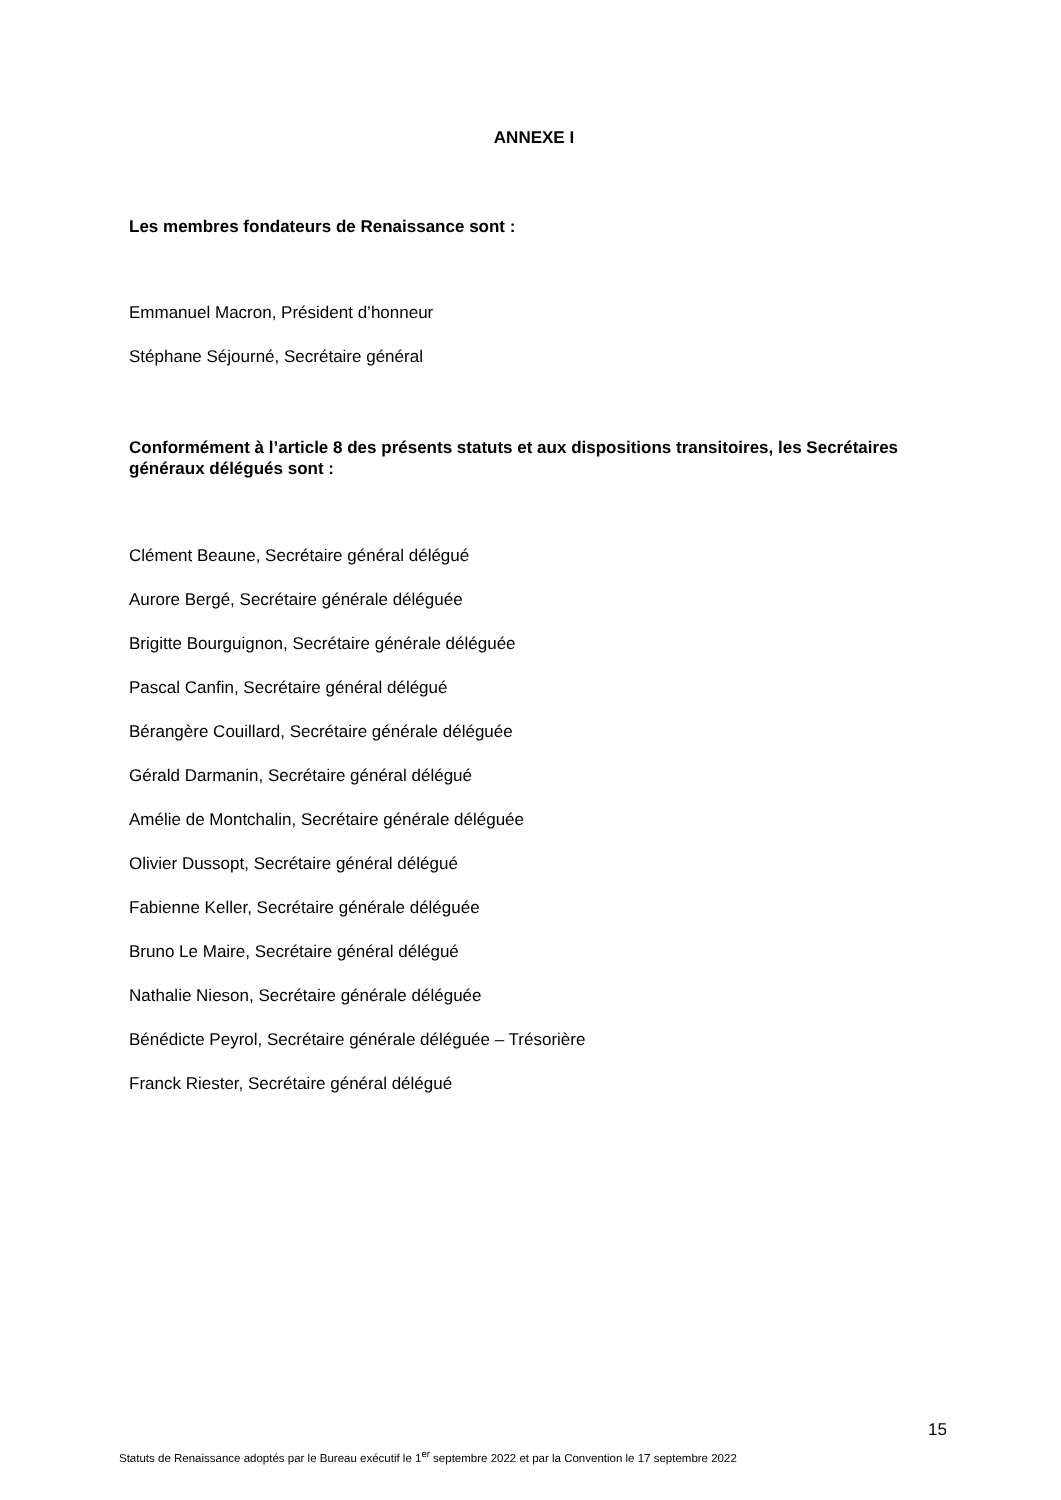ANNEXE I
Les membres fondateurs de Renaissance sont :
Emmanuel Macron, Président d’honneur
Stéphane Séjourné, Secrétaire général
Conformément à l’article 8 des présents statuts et aux dispositions transitoires, les Secrétaires généraux délégués sont :
Clément Beaune, Secrétaire général délégué
Aurore Bergé, Secrétaire générale déléguée
Brigitte Bourguignon, Secrétaire générale déléguée
Pascal Canfin, Secrétaire général délégué
Bérangère Couillard, Secrétaire générale déléguée
Gérald Darmanin, Secrétaire général délégué
Amélie de Montchalin, Secrétaire générale déléguée
Olivier Dussopt, Secrétaire général délégué
Fabienne Keller, Secrétaire générale déléguée
Bruno Le Maire, Secrétaire général délégué
Nathalie Nieson, Secrétaire générale déléguée
Bénédicte Peyrol, Secrétaire générale déléguée – Trésorière
Franck Riester, Secrétaire général délégué
15
Statuts de Renaissance adoptés par le Bureau exécutif le 1<sup>er</sup> septembre 2022 et par la Convention le 17 septembre 2022